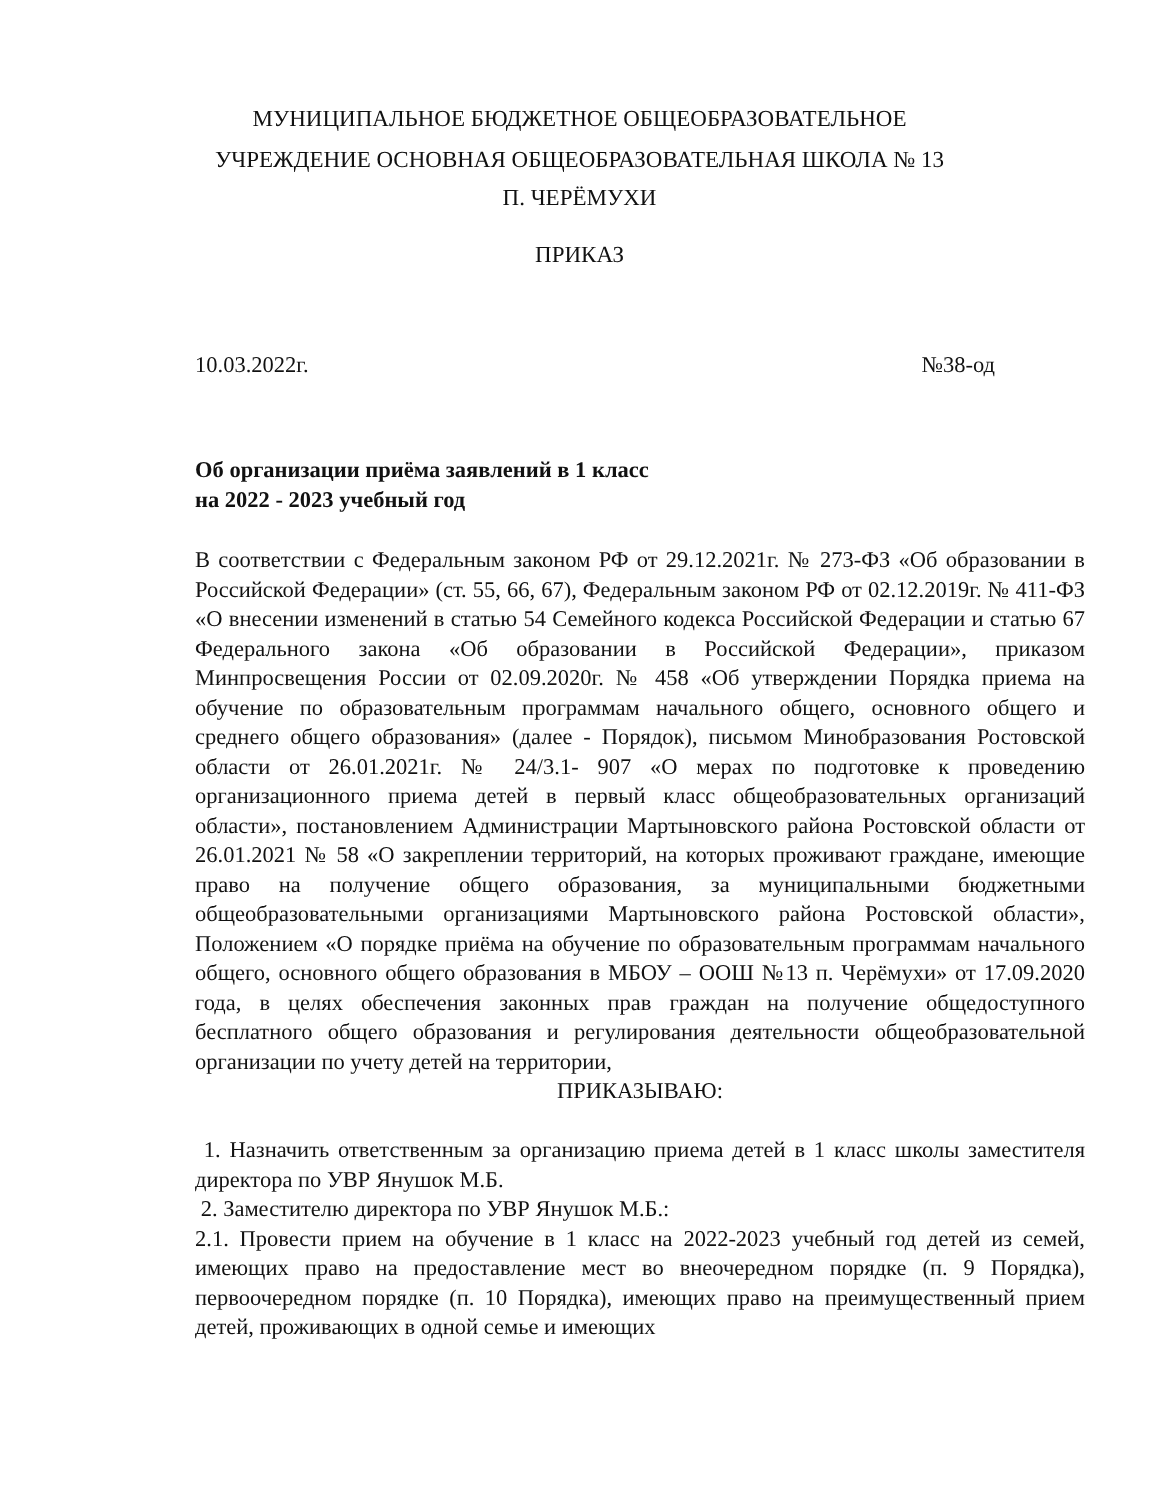МУНИЦИПАЛЬНОЕ БЮДЖЕТНОЕ ОБЩЕОБРАЗОВАТЕЛЬНОЕ
УЧРЕЖДЕНИЕ ОСНОВНАЯ ОБЩЕОБРАЗОВАТЕЛЬНАЯ ШКОЛА № 13
П. ЧЕРЁМУХИ
ПРИКАЗ
10.03.2022г. №38-од
Об организации приёма заявлений в 1 класс
на 2022 - 2023 учебный год
В соответствии с Федеральным законом РФ от 29.12.2021г. № 273-ФЗ «Об образовании в Российской Федерации» (ст. 55, 66, 67), Федеральным законом РФ от 02.12.2019г. № 411-ФЗ «О внесении изменений в статью 54 Семейного кодекса Российской Федерации и статью 67 Федерального закона «Об образовании в Российской Федерации», приказом Минпросвещения России от 02.09.2020г. № 458 «Об утверждении Порядка приема на обучение по образовательным программам начального общего, основного общего и среднего общего образования» (далее - Порядок), письмом Минобразования Ростовской области от 26.01.2021г. № 24/3.1- 907 «О мерах по подготовке к проведению организационного приема детей в первый класс общеобразовательных организаций области», постановлением Администрации Мартыновского района Ростовской области от 26.01.2021 № 58 «О закреплении территорий, на которых проживают граждане, имеющие право на получение общего образования, за муниципальными бюджетными общеобразовательными организациями Мартыновского района Ростовской области», Положением «О порядке приёма на обучение по образовательным программам начального общего, основного общего образования в МБОУ – ООШ №13 п. Черёмухи» от 17.09.2020 года, в целях обеспечения законных прав граждан на получение общедоступного бесплатного общего образования и регулирования деятельности общеобразовательной организации по учету детей на территории,
ПРИКАЗЫВАЮ:
1. Назначить ответственным за организацию приема детей в 1 класс школы заместителя директора по УВР Янушок М.Б.
2. Заместителю директора по УВР Янушок М.Б.:
2.1. Провести прием на обучение в 1 класс на 2022-2023 учебный год детей из семей, имеющих право на предоставление мест во внеочередном порядке (п. 9 Порядка), первоочередном порядке (п. 10 Порядка), имеющих право на преимущественный прием детей, проживающих в одной семье и имеющих